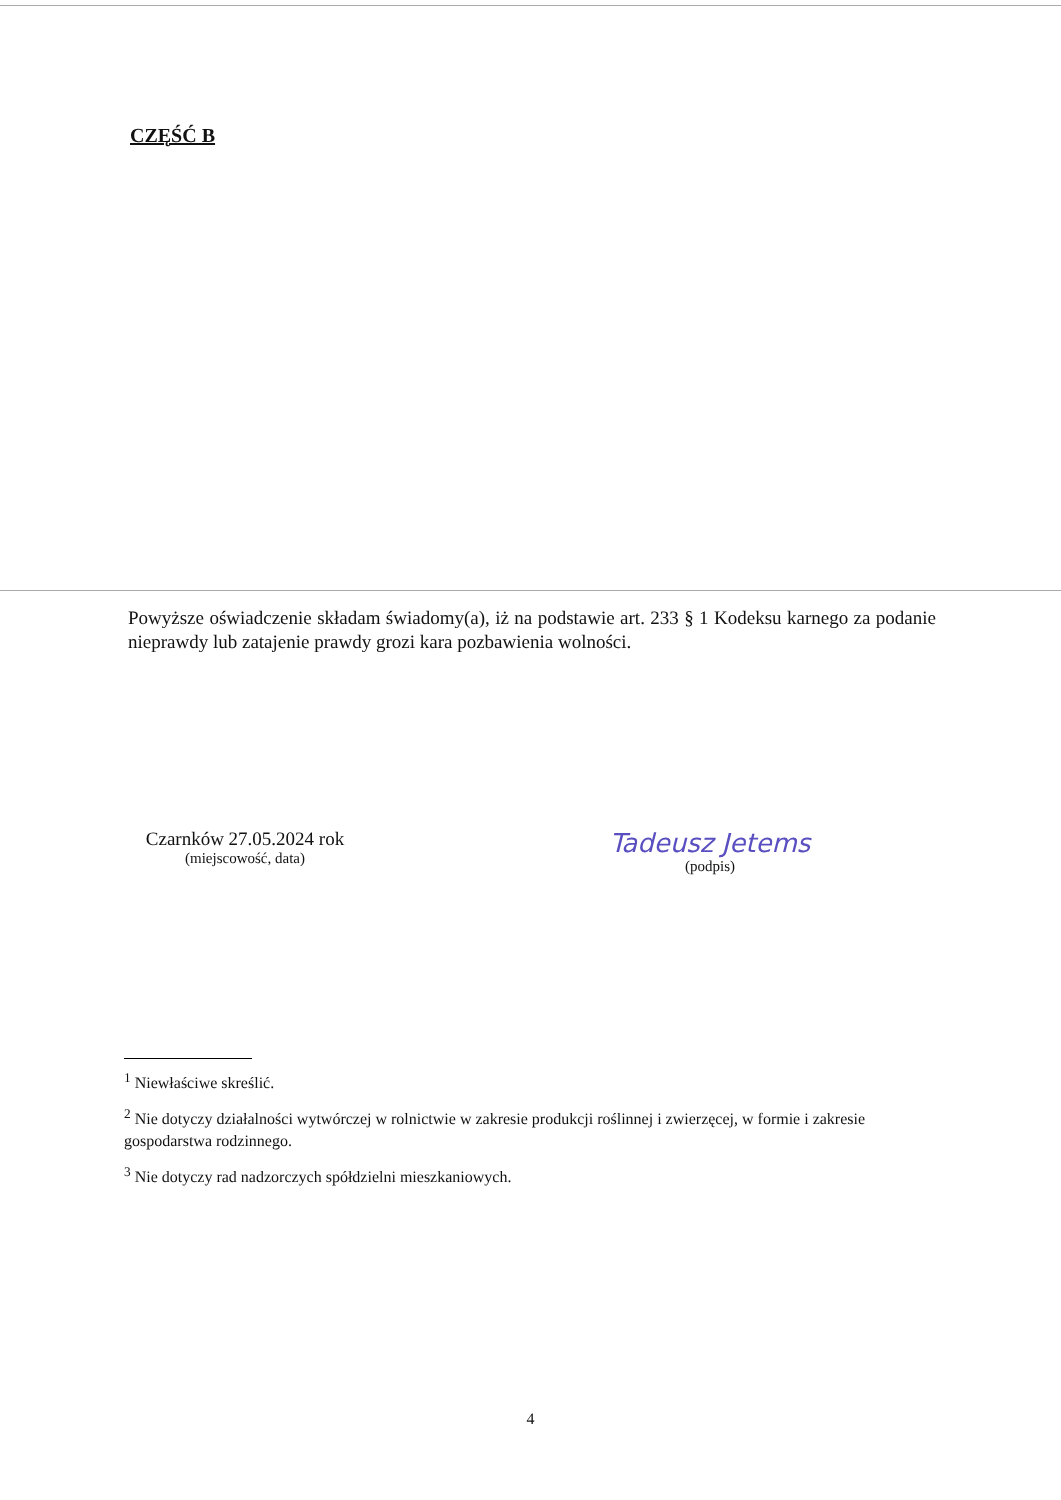CZĘŚĆ B
Powyższe oświadczenie składam świadomy(a), iż na podstawie art. 233 § 1 Kodeksu karnego za podanie nieprawdy lub zatajenie prawdy grozi kara pozbawienia wolności.
Czarnków 27.05.2024 rok
(miejscowość, data)
Tadeusz Jetems
(podpis)
<sup>1</sup> Niewłaściwe skreślić.
<sup>2</sup> Nie dotyczy działalności wytwórczej w rolnictwie w zakresie produkcji roślinnej i zwierzęcej, w formie i zakresie gospodarstwa rodzinnego.
<sup>3</sup> Nie dotyczy rad nadzorczych spółdzielni mieszkaniowych.
4